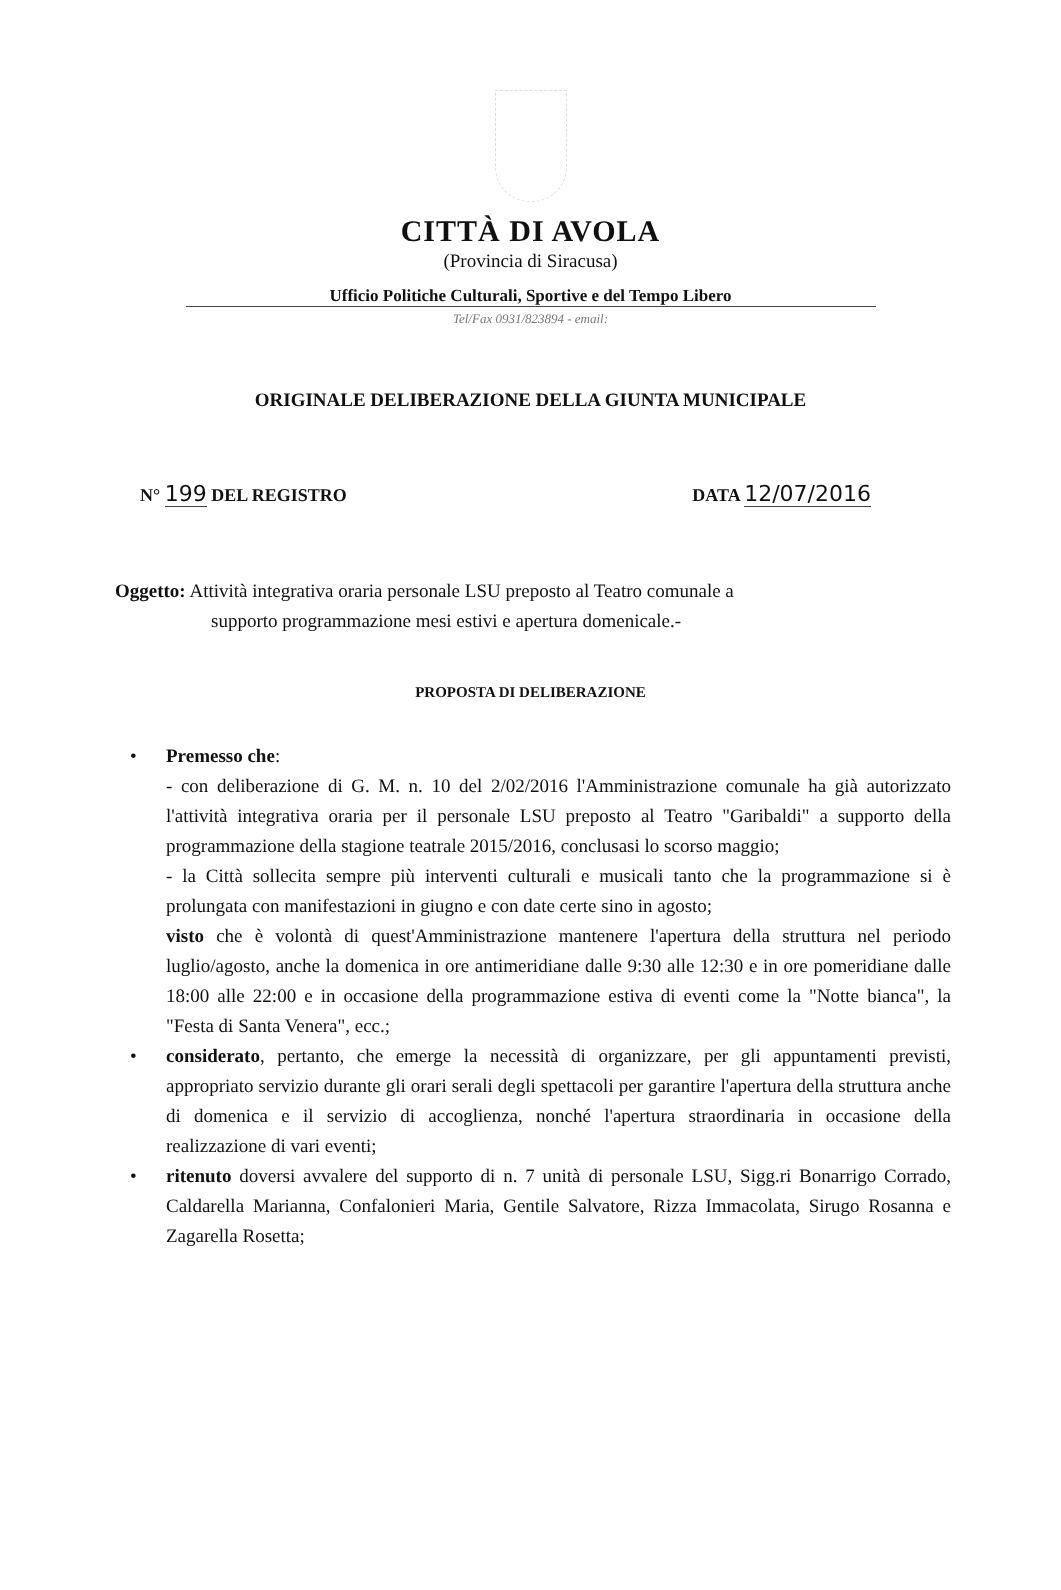CITTÀ DI AVOLA
(Provincia di Siracusa)
Ufficio Politiche Culturali, Sportive e del Tempo Libero
Tel/Fax 0931/823894 - email:
ORIGINALE DELIBERAZIONE DELLA GIUNTA MUNICIPALE
N° 199 DEL REGISTRO DATA 12/07/2016
Oggetto: Attività integrativa oraria personale LSU preposto al Teatro comunale a
supporto programmazione mesi estivi e apertura domenicale.-
PROPOSTA DI DELIBERAZIONE
• Premesso che:
- con deliberazione di G. M. n. 10 del 2/02/2016 l'Amministrazione comunale ha già autorizzato l'attività integrativa oraria per il personale LSU preposto al Teatro "Garibaldi" a supporto della programmazione della stagione teatrale 2015/2016, conclusasi lo scorso maggio;
- la Città sollecita sempre più interventi culturali e musicali tanto che la programmazione si è prolungata con manifestazioni in giugno e con date certe sino in agosto;
visto che è volontà di quest'Amministrazione mantenere l'apertura della struttura nel periodo luglio/agosto, anche la domenica in ore antimeridiane dalle 9:30 alle 12:30 e in ore pomeridiane dalle 18:00 alle 22:00 e in occasione della programmazione estiva di eventi come la "Notte bianca", la "Festa di Santa Venera", ecc.;
• considerato, pertanto, che emerge la necessità di organizzare, per gli appuntamenti previsti, appropriato servizio durante gli orari serali degli spettacoli per garantire l'apertura della struttura anche di domenica e il servizio di accoglienza, nonché l'apertura straordinaria in occasione della realizzazione di vari eventi;
• ritenuto doversi avvalere del supporto di n. 7 unità di personale LSU, Sigg.ri Bonarrigo Corrado, Caldarella Marianna, Confalonieri Maria, Gentile Salvatore, Rizza Immacolata, Sirugo Rosanna e Zagarella Rosetta;